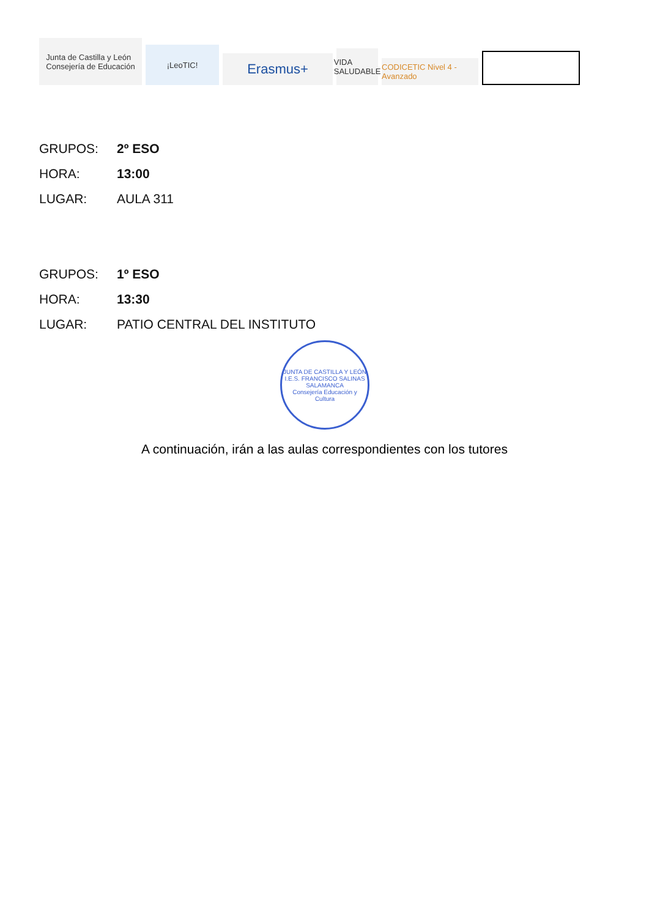Junta de Castilla y León
Consejería de Educación
¡LeoTIC!
Erasmus+
VIDA SALUDABLE
CODICETIC Nivel 4 - Avanzado
GRUPOS: 2º ESO
HORA: 13:00
LUGAR: AULA 311
GRUPOS: 1º ESO
HORA: 13:30
LUGAR: PATIO CENTRAL DEL INSTITUTO
JUNTA DE CASTILLA Y LEÓN
I.E.S. FRANCISCO SALINAS
SALAMANCA
Consejería Educación y Cultura
A continuación, irán a las aulas correspondientes con los tutores